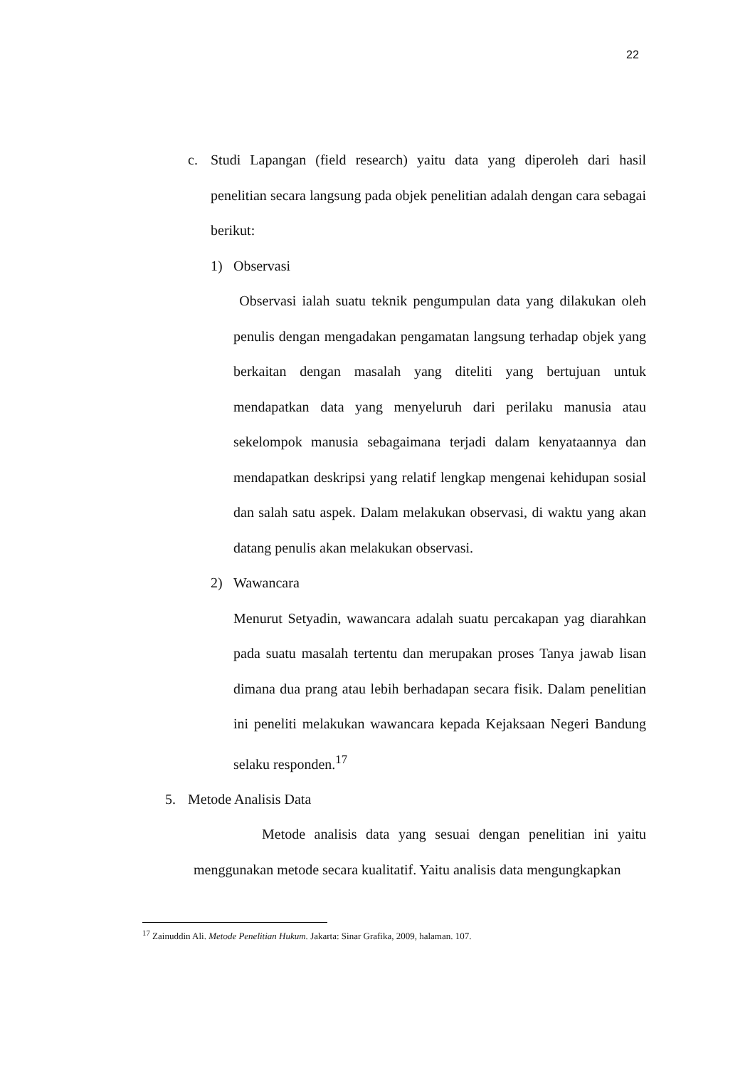22
c. Studi Lapangan (field research) yaitu data yang diperoleh dari hasil penelitian secara langsung pada objek penelitian adalah dengan cara sebagai berikut:
1) Observasi
Observasi ialah suatu teknik pengumpulan data yang dilakukan oleh penulis dengan mengadakan pengamatan langsung terhadap objek yang berkaitan dengan masalah yang diteliti yang bertujuan untuk mendapatkan data yang menyeluruh dari perilaku manusia atau sekelompok manusia sebagaimana terjadi dalam kenyataannya dan mendapatkan deskripsi yang relatif lengkap mengenai kehidupan sosial dan salah satu aspek. Dalam melakukan observasi, di waktu yang akan datang penulis akan melakukan observasi.
2) Wawancara
Menurut Setyadin, wawancara adalah suatu percakapan yag diarahkan pada suatu masalah tertentu dan merupakan proses Tanya jawab lisan dimana dua prang atau lebih berhadapan secara fisik. Dalam penelitian ini peneliti melakukan wawancara kepada Kejaksaan Negeri Bandung selaku responden.<sup>17</sup>
5. Metode Analisis Data
Metode analisis data yang sesuai dengan penelitian ini yaitu menggunakan metode secara kualitatif. Yaitu analisis data mengungkapkan
<sup>17</sup> Zainuddin Ali. Metode Penelitian Hukum. Jakarta: Sinar Grafika, 2009, halaman. 107.